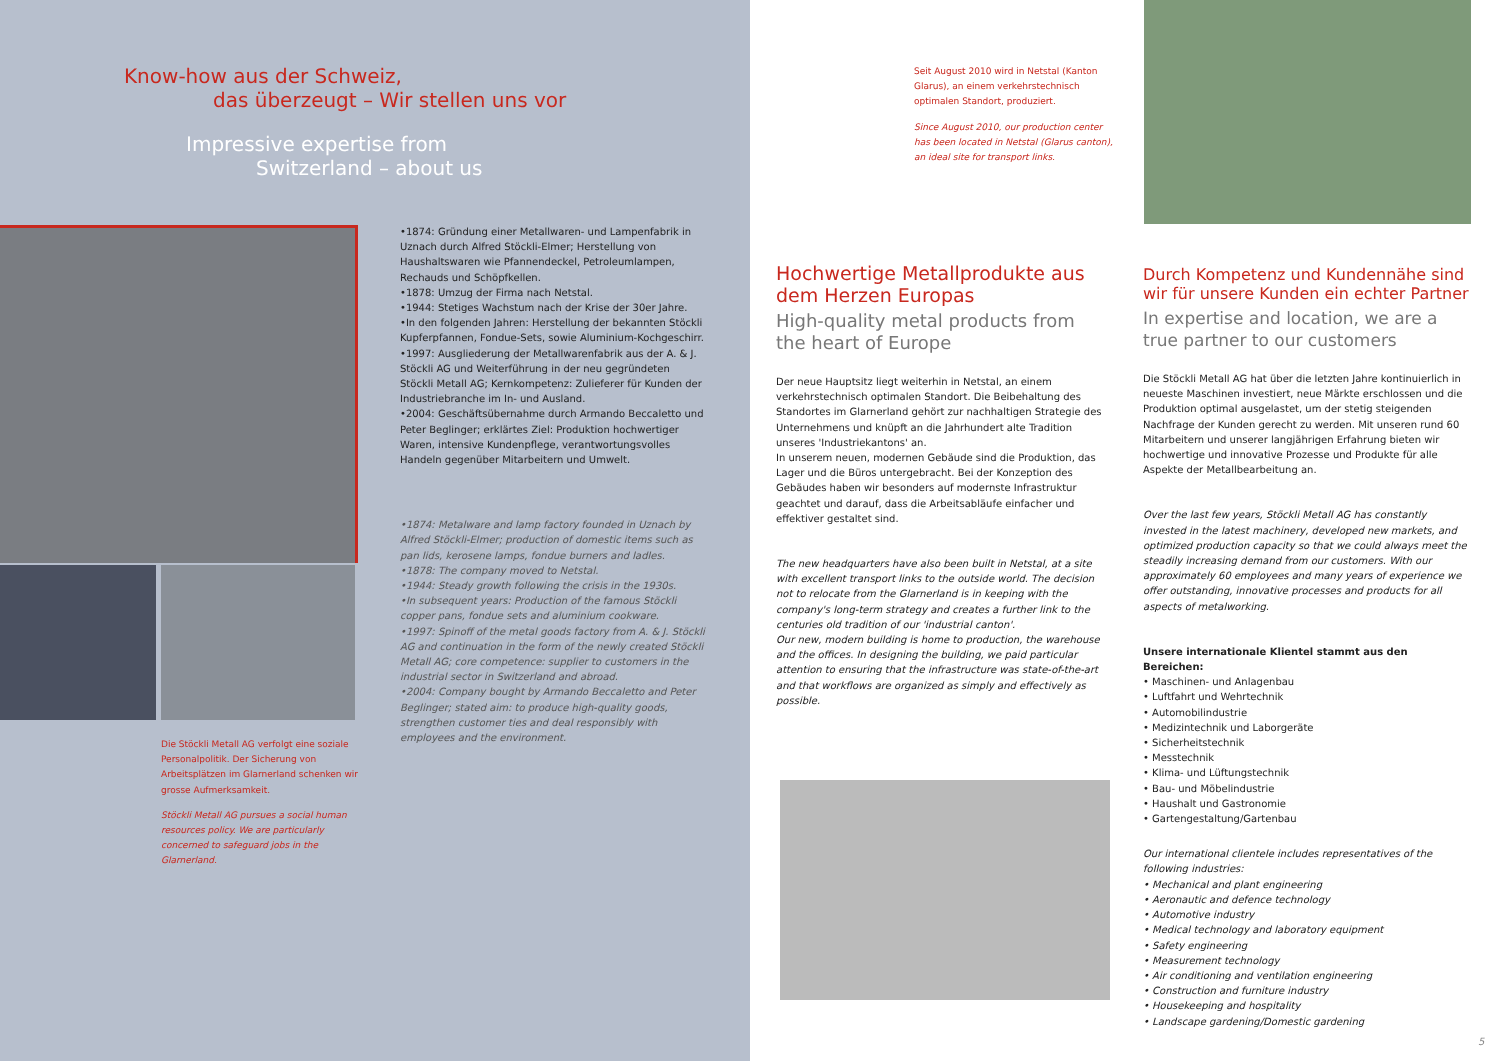Know-how aus der Schweiz,
das überzeugt – Wir stellen uns vor
Impressive expertise from
Switzerland – about us
Die Stöckli Metall AG verfolgt eine soziale Personalpolitik. Der Sicherung von Arbeitsplätzen im Glarnerland schenken wir grosse Aufmerksamkeit.
Stöckli Metall AG pursues a social human resources policy. We are particularly concerned to safeguard jobs in the Glarnerland.
•1874: Gründung einer Metallwaren- und Lampenfabrik in Uznach durch Alfred Stöckli-Elmer; Herstellung von Haushaltswaren wie Pfannendeckel, Petroleumlampen, Rechauds und Schöpfkellen.
•1878: Umzug der Firma nach Netstal.
•1944: Stetiges Wachstum nach der Krise der 30er Jahre.
•In den folgenden Jahren: Herstellung der bekannten Stöckli Kupferpfannen, Fondue-Sets, sowie Aluminium-Kochgeschirr.
•1997: Ausgliederung der Metallwarenfabrik aus der A. & J. Stöckli AG und Weiterführung in der neu gegründeten Stöckli Metall AG; Kernkompetenz: Zulieferer für Kunden der Industriebranche im In- und Ausland.
•2004: Geschäftsübernahme durch Armando Beccaletto und Peter Beglinger; erklärtes Ziel: Produktion hochwertiger Waren, intensive Kundenpflege, verantwortungsvolles Handeln gegenüber Mitarbeitern und Umwelt.
•1874: Metalware and lamp factory founded in Uznach by Alfred Stöckli-Elmer; production of domestic items such as pan lids, kerosene lamps, fondue burners and ladles.
•1878: The company moved to Netstal.
•1944: Steady growth following the crisis in the 1930s.
•In subsequent years: Production of the famous Stöckli copper pans, fondue sets and aluminium cookware.
•1997: Spinoff of the metal goods factory from A. & J. Stöckli AG and continuation in the form of the newly created Stöckli Metall AG; core competence: supplier to customers in the industrial sector in Switzerland and abroad.
•2004: Company bought by Armando Beccaletto and Peter Beglinger; stated aim: to produce high-quality goods, strengthen customer ties and deal responsibly with employees and the environment.
Seit August 2010 wird in Netstal (Kanton Glarus), an einem verkehrstechnisch optimalen Standort, produziert.
Since August 2010, our production center has been located in Netstal (Glarus canton), an ideal site for transport links.
Hochwertige Metallprodukte aus dem Herzen Europas
High-quality metal products from the heart of Europe
Der neue Hauptsitz liegt weiterhin in Netstal, an einem verkehrstechnisch optimalen Standort. Die Beibehaltung des Standortes im Glarnerland gehört zur nachhaltigen Strategie des Unternehmens und knüpft an die Jahrhundert alte Tradition unseres 'Industriekantons' an.
In unserem neuen, modernen Gebäude sind die Produktion, das Lager und die Büros untergebracht. Bei der Konzeption des Gebäudes haben wir besonders auf modernste Infrastruktur geachtet und darauf, dass die Arbeitsabläufe einfacher und effektiver gestaltet sind.
The new headquarters have also been built in Netstal, at a site with excellent transport links to the outside world. The decision not to relocate from the Glarnerland is in keeping with the company's long-term strategy and creates a further link to the centuries old tradition of our 'industrial canton'.
Our new, modern building is home to production, the warehouse and the offices. In designing the building, we paid particular attention to ensuring that the infrastructure was state-of-the-art and that workflows are organized as simply and effectively as possible.
Durch Kompetenz und Kundennähe sind wir für unsere Kunden ein echter Partner
In expertise and location, we are a true partner to our customers
Die Stöckli Metall AG hat über die letzten Jahre kontinuierlich in neueste Maschinen investiert, neue Märkte erschlossen und die Produktion optimal ausgelastet, um der stetig steigenden Nachfrage der Kunden gerecht zu werden. Mit unseren rund 60 Mitarbeitern und unserer langjährigen Erfahrung bieten wir hochwertige und innovative Prozesse und Produkte für alle Aspekte der Metallbearbeitung an.
Over the last few years, Stöckli Metall AG has constantly invested in the latest machinery, developed new markets, and optimized production capacity so that we could always meet the steadily increasing demand from our customers. With our approximately 60 employees and many years of experience we offer outstanding, innovative processes and products for all aspects of metalworking.
Unsere internationale Klientel stammt aus den Bereichen:
• Maschinen- und Anlagenbau
• Luftfahrt und Wehrtechnik
• Automobilindustrie
• Medizintechnik und Laborgeräte
• Sicherheitstechnik
• Messtechnik
• Klima- und Lüftungstechnik
• Bau- und Möbelindustrie
• Haushalt und Gastronomie
• Gartengestaltung/Gartenbau
Our international clientele includes representatives of the following industries:
• Mechanical and plant engineering
• Aeronautic and defence technology
• Automotive industry
• Medical technology and laboratory equipment
• Safety engineering
• Measurement technology
• Air conditioning and ventilation engineering
• Construction and furniture industry
• Housekeeping and hospitality
• Landscape gardening/Domestic gardening
5